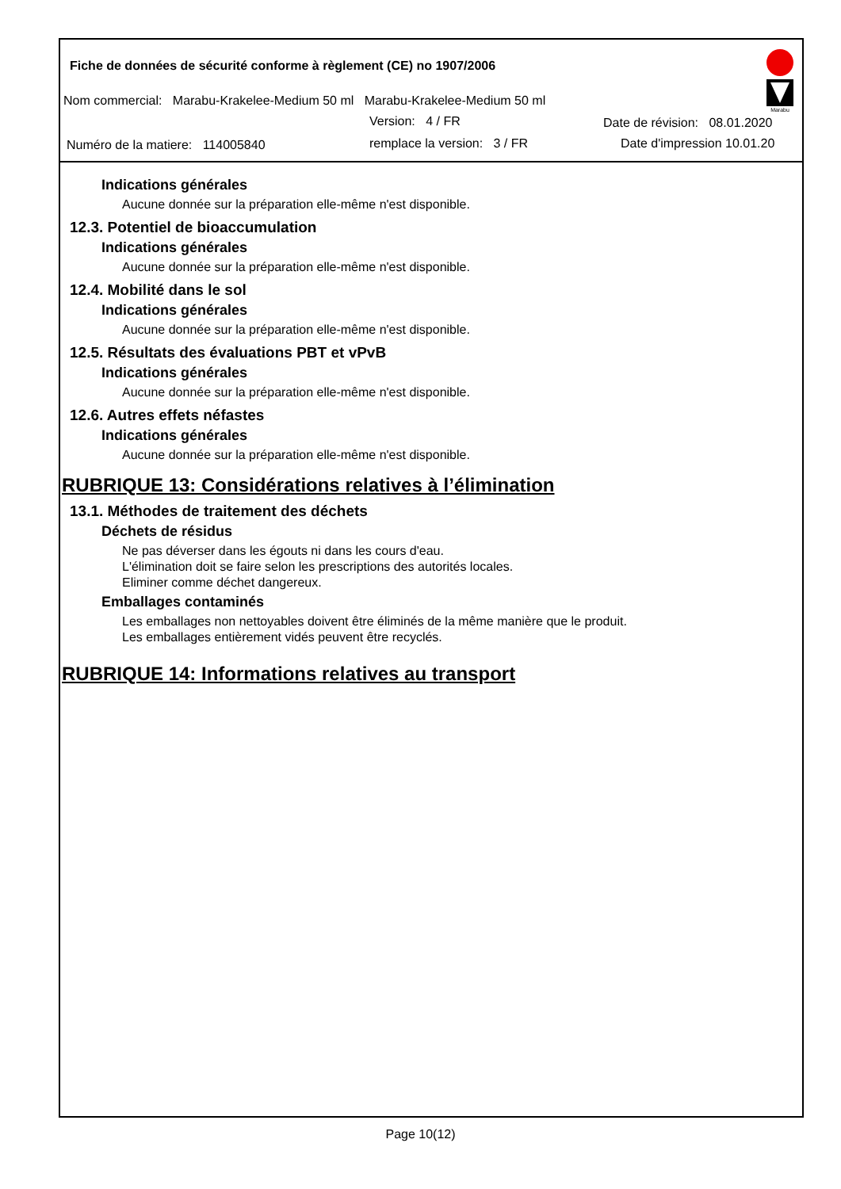Fiche de données de sécurité conforme à règlement (CE) no 1907/2006
Nom commercial: Marabu-Krakelee-Medium 50 ml Marabu-Krakelee-Medium 50 ml
Version: 4 / FR Date de révision: 08.01.2020
Numéro de la matiere: 114005840 remplace la version: 3 / FR Date d'impression 10.01.20
Marabu
Indications générales
Aucune donnée sur la préparation elle-même n'est disponible.
12.3. Potentiel de bioaccumulation
Indications générales
Aucune donnée sur la préparation elle-même n'est disponible.
12.4. Mobilité dans le sol
Indications générales
Aucune donnée sur la préparation elle-même n'est disponible.
12.5. Résultats des évaluations PBT et vPvB
Indications générales
Aucune donnée sur la préparation elle-même n'est disponible.
12.6. Autres effets néfastes
Indications générales
Aucune donnée sur la préparation elle-même n'est disponible.
RUBRIQUE 13: Considérations relatives à l’élimination
13.1. Méthodes de traitement des déchets
Déchets de résidus
Ne pas déverser dans les égouts ni dans les cours d'eau.
L'élimination doit se faire selon les prescriptions des autorités locales.
Eliminer comme déchet dangereux.
Emballages contaminés
Les emballages non nettoyables doivent être éliminés de la même manière que le produit.
Les emballages entièrement vidés peuvent être recyclés.
RUBRIQUE 14: Informations relatives au transport
Page 10(12)